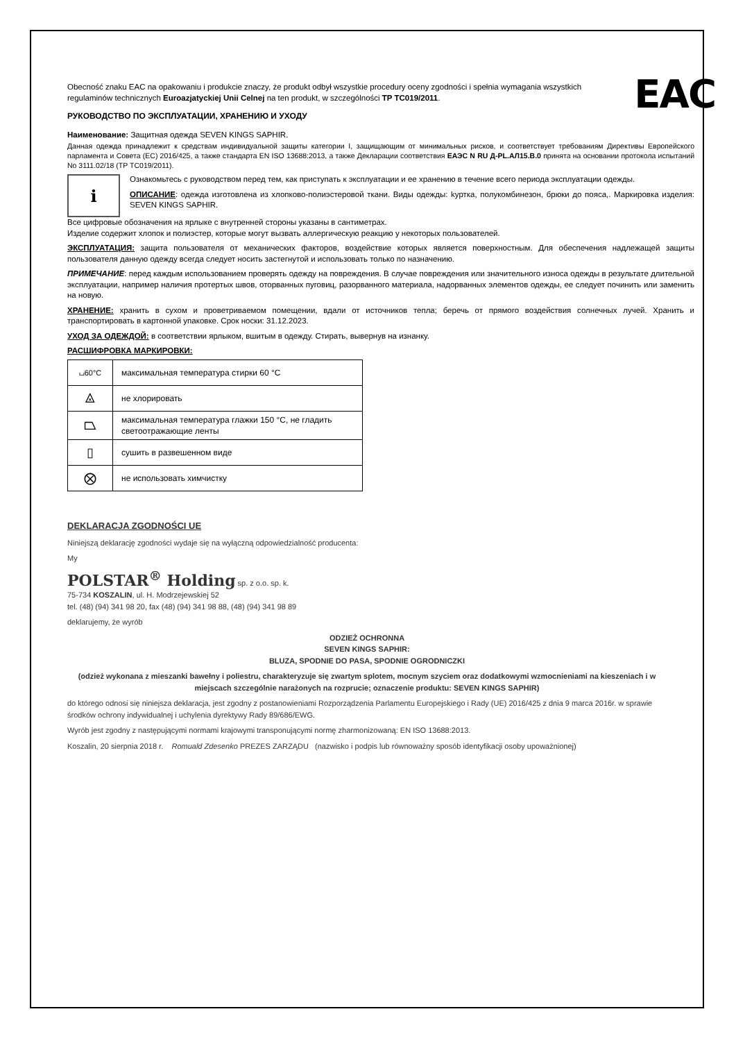EAC
Obecność znaku EAC na opakowaniu i produkcie znaczy, że produkt odbył wszystkie procedury oceny zgodności i spełnia wymagania wszystkich regulaminów technicznych Euroazjatyckiej Unii Celnej na ten produkt, w szczególności TP TC019/2011.
РУКОВОДСТВО ПО ЭКСПЛУАТАЦИИ, ХРАНЕНИЮ И УХОДУ
Наименование: Защитная одежда SEVEN KINGS SAPHIR.
Данная одежда принадлежит к средствам индивидуальной защиты категории I, защищающим от минимальных рисков, и соответствует требованиям Директивы Европейского парламента и Совета (ЕС) 2016/425, а также стандарта EN ISO 13688:2013, а также Декларации соответствия ЕАЭС N RU Д-PL.АЛ15.В.0 принята на основании протокола испытаний No 3111.02/18 (ТР ТС019/2011).
i
Ознакомьтесь с руководством перед тем, как приступать к эксплуатации и ее хранению в течение всего периода эксплуатации одежды.
ОПИСАНИЕ: одежда изготовлена из хлопково-полиэстеровой ткани. Виды одежды: kуртка, полукомбинезон, брюки до пояса,. Маркировка изделия: SEVEN KINGS SAPHIR.
Все цифровые обозначения на ярлыке с внутренней стороны указаны в сантиметрах.
Изделие содержит хлопок и полиэстер, которые могут вызвать аллергическую реакцию у некоторых пользователей.
ЭКСПЛУАТАЦИЯ: защита пользователя от механических факторов, воздействие которых является поверхностным. Для обеспечения надлежащей защиты пользователя данную одежду всегда следует носить застегнутой и использовать только по назначению.
ПРИМЕЧАНИЕ: перед каждым использованием проверять одежду на повреждения. В случае повреждения или значительного износа одежды в результате длительной эксплуатации, например наличия протертых швов, оторванных пуговиц, разорванного материала, надорванных элементов одежды, ее следует починить или заменить на новую.
ХРАНЕНИЕ: хранить в сухом и проветриваемом помещении, вдали от источников тепла; беречь от прямого воздействия солнечных лучей. Хранить и транспортировать в картонной упаковке. Срок носки: 31.12.2023.
УХОД ЗА ОДЕЖДОЙ: в соответствии ярлыком, вшитым в одежду. Стирать, вывернув на изнанку.
РАСШИФРОВКА МАРКИРОВКИ:
| ⌴60°C | максимальная температура стирки 60 °C |
| ⨻ | не хлорировать |
| ⏢ | максимальная температура глажки 150 °C, не гладить светоотражающие ленты |
| ▯ | сушить в развешенном виде |
| ⨂ | не использовать химчистку |
DEKLARACJA ZGODNOŚCI UE
Niniejszą deklarację zgodności wydaje się na wyłączną odpowiedzialność producenta:
My
POLSTAR<sup>®</sup> Holding sp. z o.o. sp. k.
75-734 KOSZALIN, ul. H. Modrzejewskiej 52
tel. (48) (94) 341 98 20, fax (48) (94) 341 98 88, (48) (94) 341 98 89
deklarujemy, że wyrób
ODZIEŻ OCHRONNA
SEVEN KINGS SAPHIR:
BLUZA, SPODNIE DO PASA, SPODNIE OGRODNICZKI
(odzież wykonana z mieszanki bawełny i poliestru, charakteryzuje się zwartym splotem, mocnym szyciem oraz dodatkowymi wzmocnieniami na kieszeniach i w miejscach szczególnie narażonych na rozprucie; oznaczenie produktu: SEVEN KINGS SAPHIR)
do którego odnosi się niniejsza deklaracja, jest zgodny z postanowieniami Rozporządzenia Parlamentu Europejskiego i Rady (UE) 2016/425 z dnia 9 marca 2016r. w sprawie środków ochrony indywidualnej i uchylenia dyrektywy Rady 89/686/EWG.
Wyrób jest zgodny z następującymi normami krajowymi transponującymi normę zharmonizowaną: EN ISO 13688:2013.
Koszalin, 20 sierpnia 2018 r. Romuald Zdesenko PREZES ZARZĄDU (nazwisko i podpis lub równoważny sposób identyfikacji osoby upoważnionej)